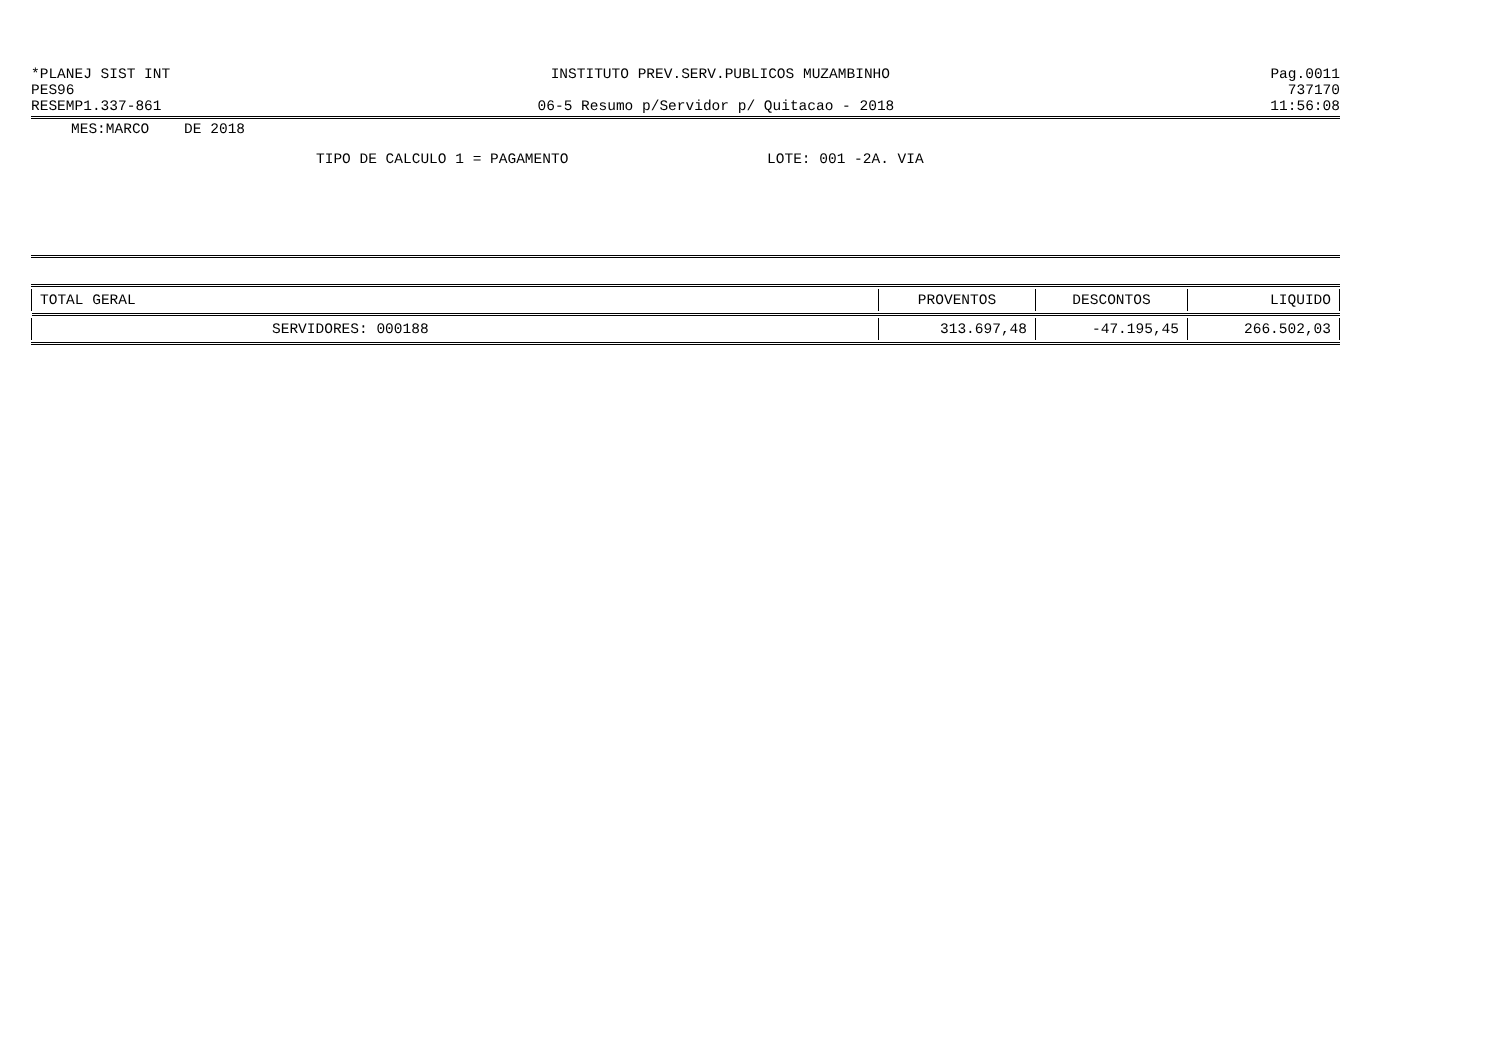*PLANEJ SIST INT INSTITUTO PREV.SERV.PUBLICOS MUZAMBINHO Pag.0011
PES96 737170
RESEMP1.337-861 06-5 Resumo p/Servidor p/ Quitacao - 2018 11:56:08
MES:MARCO DE 2018
TIPO DE CALCULO 1 = PAGAMENTO LOTE: 001 -2A. VIA
| TOTAL GERAL | PROVENTOS | DESCONTOS | LIQUIDO |
| --- | --- | --- | --- |
| SERVIDORES: 000188 | 313.697,48 | -47.195,45 | 266.502,03 |